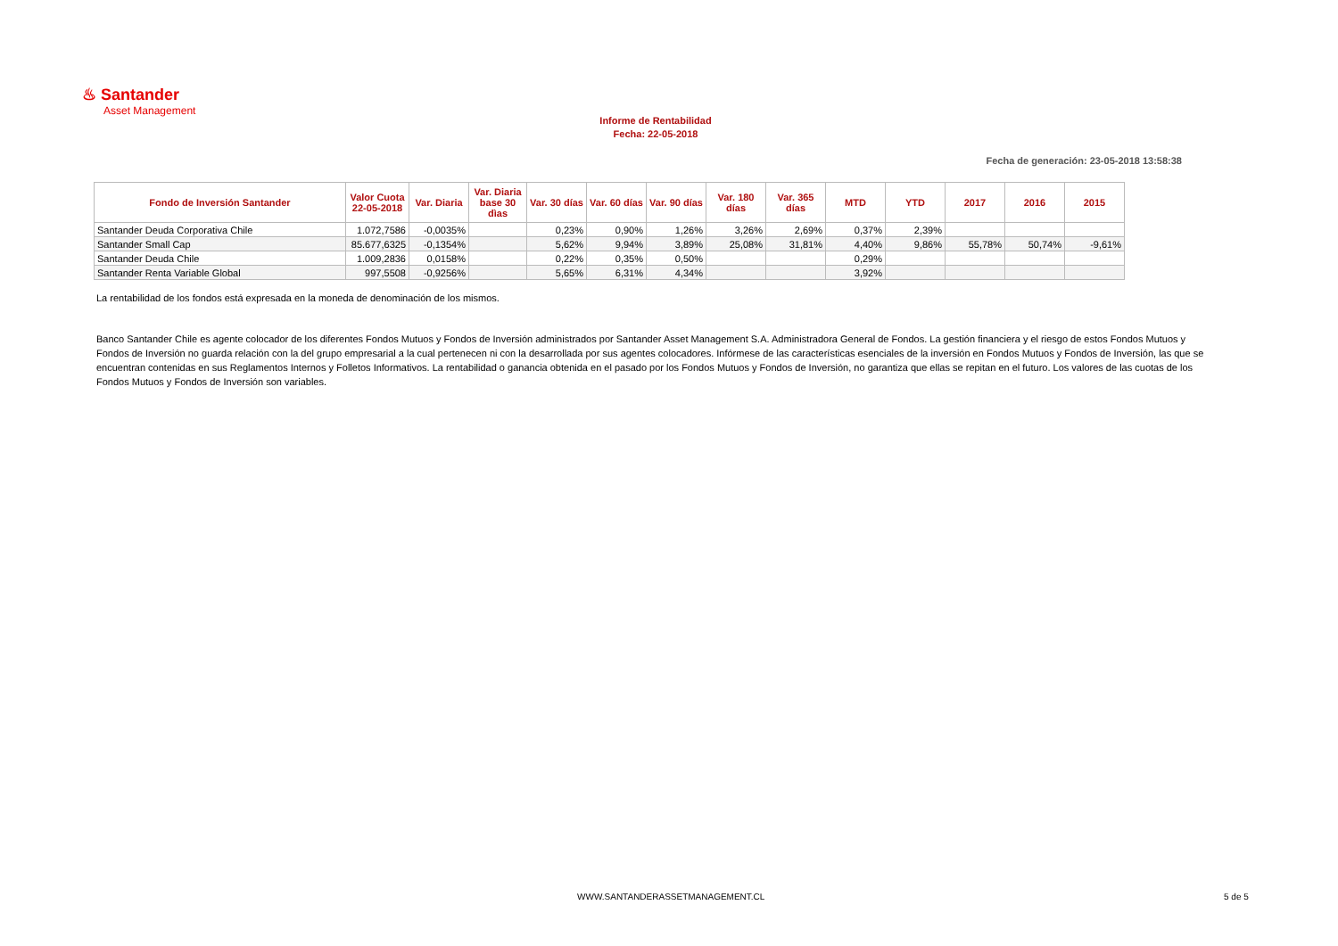♨ Santander
Asset Management
Informe de Rentabilidad
Fecha: 22-05-2018
Fecha de generación: 23-05-2018 13:58:38
| Fondo de Inversión Santander | Valor Cuota 22-05-2018 | Var. Diaria | Var. Diaria base 30 dìas | Var. 30 días | Var. 60 días | Var. 90 días | Var. 180 días | Var. 365 días | MTD | YTD | 2017 | 2016 | 2015 |
| --- | --- | --- | --- | --- | --- | --- | --- | --- | --- | --- | --- | --- | --- |
| Santander Deuda Corporativa Chile | 1.072,7586 | -0,0035% | | 0,23% | 0,90% | 1,26% | 3,26% | 2,69% | 0,37% | 2,39% | | | |
| Santander Small Cap | 85.677,6325 | -0,1354% | | 5,62% | 9,94% | 3,89% | 25,08% | 31,81% | 4,40% | 9,86% | 55,78% | 50,74% | -9,61% |
| Santander Deuda Chile | 1.009,2836 | 0,0158% | | 0,22% | 0,35% | 0,50% | | | 0,29% | | | | |
| Santander Renta Variable Global | 997,5508 | -0,9256% | | 5,65% | 6,31% | 4,34% | | | 3,92% | | | | |
La rentabilidad de los fondos está expresada en la moneda de denominación de los mismos.
Banco Santander Chile es agente colocador de los diferentes Fondos Mutuos y Fondos de Inversión administrados por Santander Asset Management S.A. Administradora General de Fondos. La gestión financiera y el riesgo de estos Fondos Mutuos y Fondos de Inversión no guarda relación con la del grupo empresarial a la cual pertenecen ni con la desarrollada por sus agentes colocadores. Infórmese de las características esenciales de la inversión en Fondos Mutuos y Fondos de Inversión, las que se encuentran contenidas en sus Reglamentos Internos y Folletos Informativos. La rentabilidad o ganancia obtenida en el pasado por los Fondos Mutuos y Fondos de Inversión, no garantiza que ellas se repitan en el futuro. Los valores de las cuotas de los Fondos Mutuos y Fondos de Inversión son variables.
WWW.SANTANDERASSETMANAGEMENT.CL
5 de 5